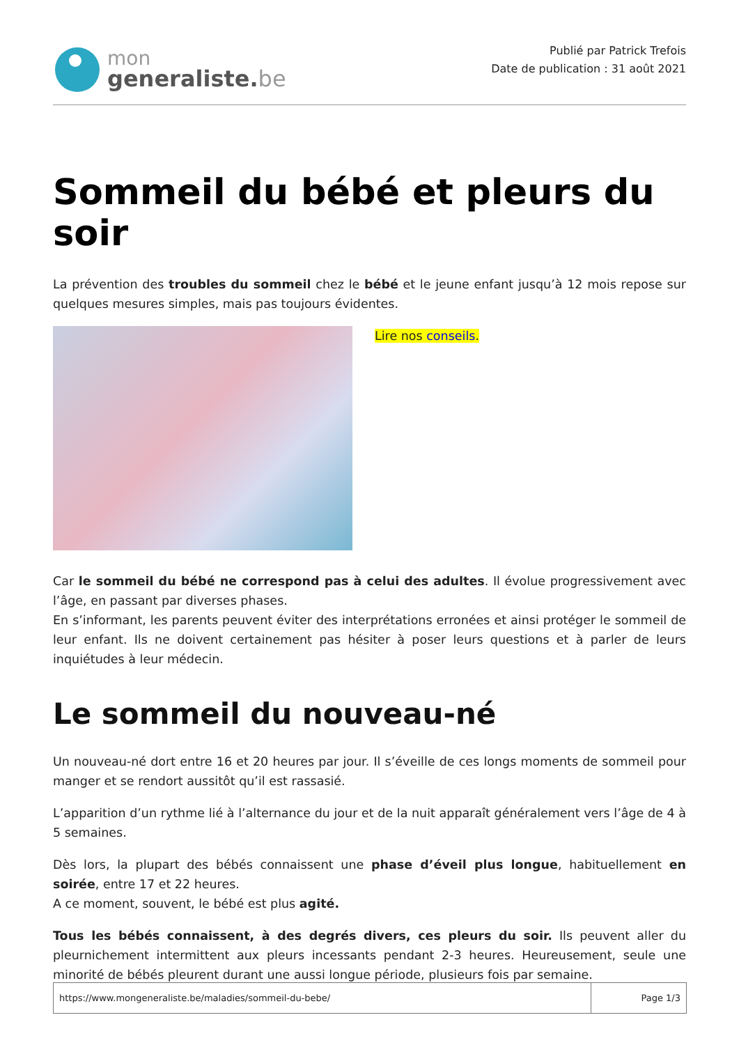mon
generaliste.be
Publié par Patrick Trefois
Date de publication : 31 août 2021
Sommeil du bébé et pleurs du soir
La prévention des troubles du sommeil chez le bébé et le jeune enfant jusqu’à 12 mois repose sur quelques mesures simples, mais pas toujours évidentes.
Lire nos conseils.
Car le sommeil du bébé ne correspond pas à celui des adultes. Il évolue progressivement avec l’âge, en passant par diverses phases.
En s’informant, les parents peuvent éviter des interprétations erronées et ainsi protéger le sommeil de leur enfant. Ils ne doivent certainement pas hésiter à poser leurs questions et à parler de leurs inquiétudes à leur médecin.
Le sommeil du nouveau-né
Un nouveau-né dort entre 16 et 20 heures par jour. Il s’éveille de ces longs moments de sommeil pour manger et se rendort aussitôt qu’il est rassasié.
L’apparition d’un rythme lié à l’alternance du jour et de la nuit apparaît généralement vers l’âge de 4 à 5 semaines.
Dès lors, la plupart des bébés connaissent une phase d’éveil plus longue, habituellement en soirée, entre 17 et 22 heures.
A ce moment, souvent, le bébé est plus agité.
Tous les bébés connaissent, à des degrés divers, ces pleurs du soir. Ils peuvent aller du pleurnichement intermittent aux pleurs incessants pendant 2-3 heures. Heureusement, seule une minorité de bébés pleurent durant une aussi longue période, plusieurs fois par semaine.
| https://www.mongeneraliste.be/maladies/sommeil-du-bebe/ | Page 1/3 |